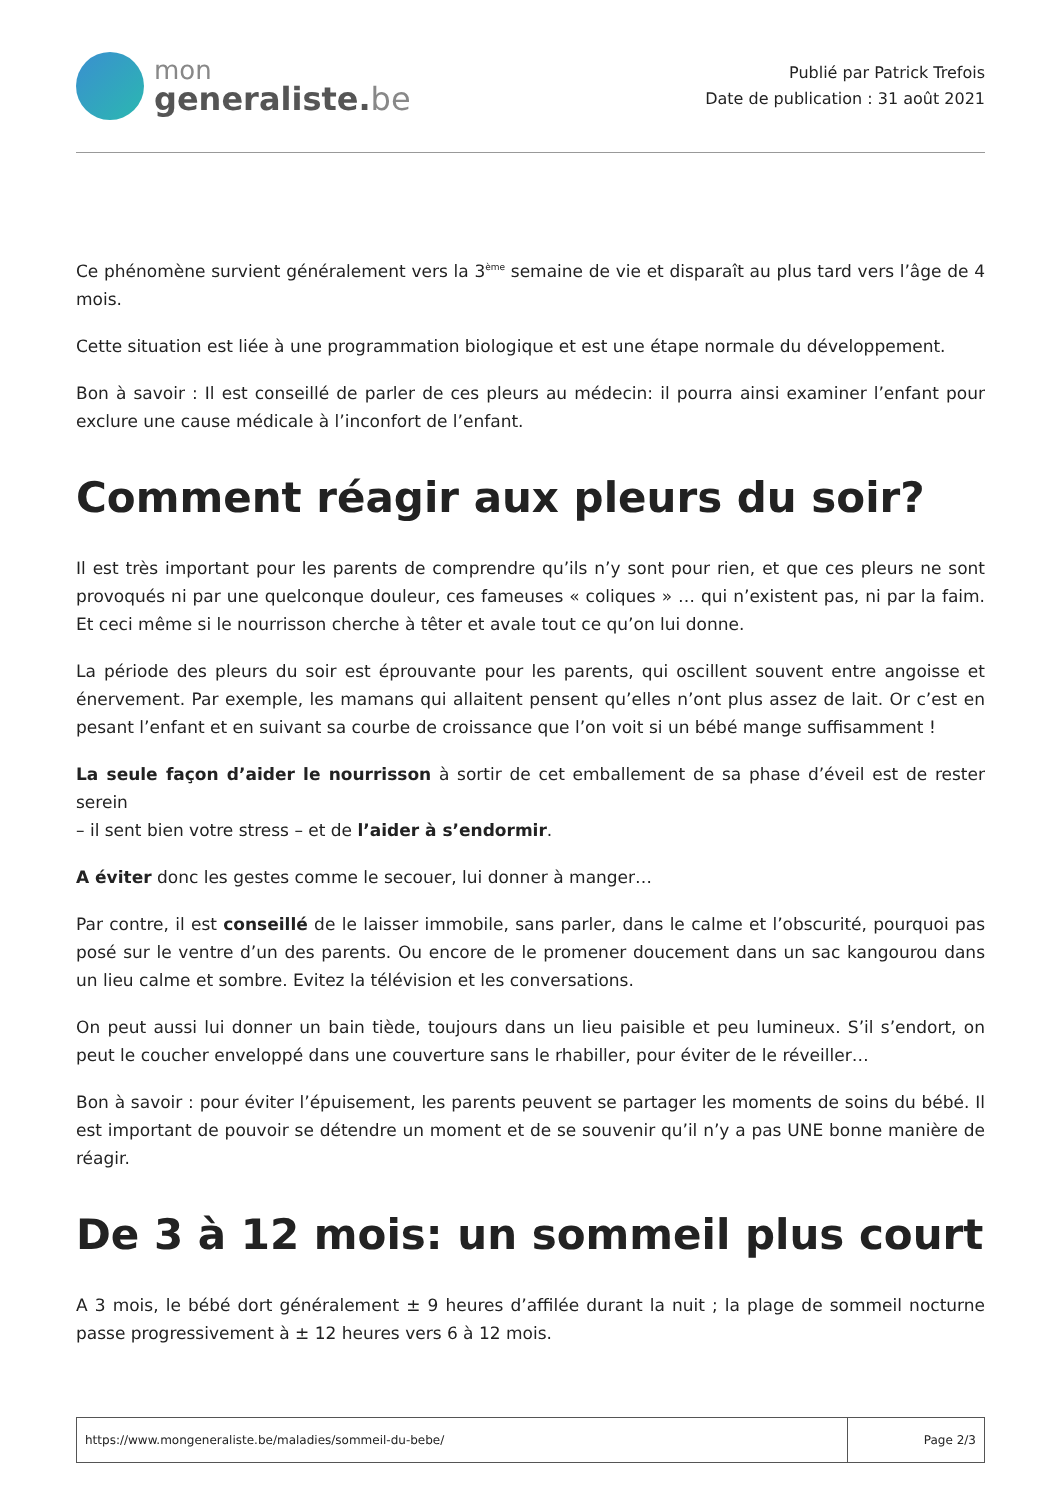mon
generaliste.be
Publié par Patrick Trefois
Date de publication : 31 août 2021
Ce phénomène survient généralement vers la 3<sup>ème</sup> semaine de vie et disparaît au plus tard vers l’âge de 4 mois.
Cette situation est liée à une programmation biologique et est une étape normale du développement.
Bon à savoir : Il est conseillé de parler de ces pleurs au médecin: il pourra ainsi examiner l’enfant pour exclure une cause médicale à l’inconfort de l’enfant.
Comment réagir aux pleurs du soir?
Il est très important pour les parents de comprendre qu’ils n’y sont pour rien, et que ces pleurs ne sont provoqués ni par une quelconque douleur, ces fameuses « coliques » … qui n’existent pas, ni par la faim. Et ceci même si le nourrisson cherche à têter et avale tout ce qu’on lui donne.
La période des pleurs du soir est éprouvante pour les parents, qui oscillent souvent entre angoisse et énervement. Par exemple, les mamans qui allaitent pensent qu’elles n’ont plus assez de lait. Or c’est en pesant l’enfant et en suivant sa courbe de croissance que l’on voit si un bébé mange suffisamment !
La seule façon d’aider le nourrisson à sortir de cet emballement de sa phase d’éveil est de rester serein
– il sent bien votre stress – et de l’aider à s’endormir.
A éviter donc les gestes comme le secouer, lui donner à manger…
Par contre, il est conseillé de le laisser immobile, sans parler, dans le calme et l’obscurité, pourquoi pas posé sur le ventre d’un des parents. Ou encore de le promener doucement dans un sac kangourou dans un lieu calme et sombre. Evitez la télévision et les conversations.
On peut aussi lui donner un bain tiède, toujours dans un lieu paisible et peu lumineux. S’il s’endort, on peut le coucher enveloppé dans une couverture sans le rhabiller, pour éviter de le réveiller…
Bon à savoir : pour éviter l’épuisement, les parents peuvent se partager les moments de soins du bébé. Il est important de pouvoir se détendre un moment et de se souvenir qu’il n’y a pas UNE bonne manière de réagir.
De 3 à 12 mois: un sommeil plus court
A 3 mois, le bébé dort généralement ± 9 heures d’affilée durant la nuit ; la plage de sommeil nocturne passe progressivement à ± 12 heures vers 6 à 12 mois.
https://www.mongeneraliste.be/maladies/sommeil-du-bebe/
Page 2/3